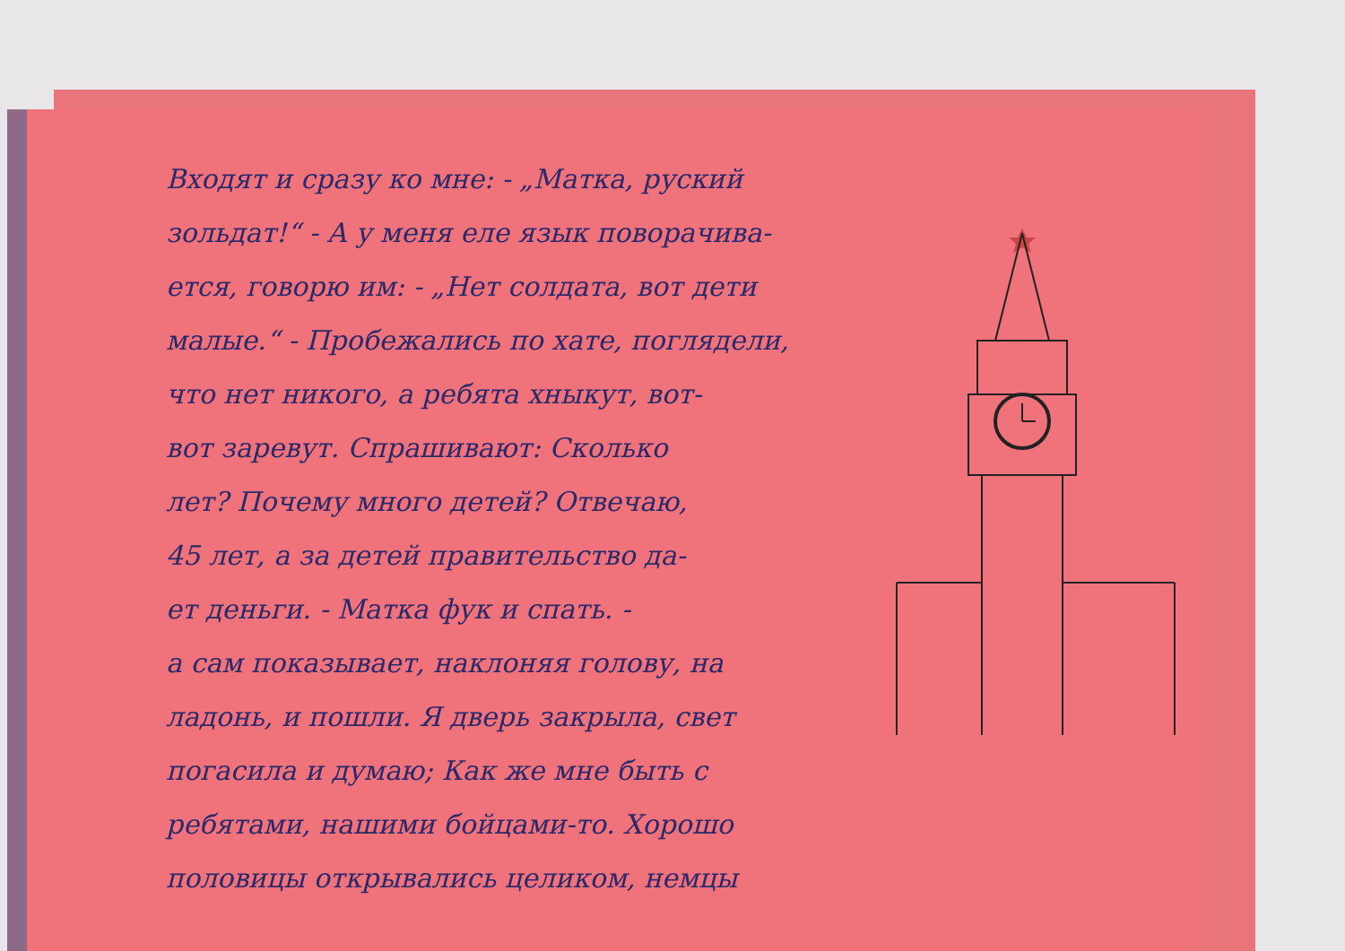Входят и сразу ко мне: - „Матка, руский
зольдат!“ - А у меня еле язык поворачива-
ется, говорю им: - „Нет солдата, вот дети
малые.“ - Пробежались по хате, поглядели,
что нет никого, а ребята хныкут, вот-
вот заревут. Спрашивают: Сколько
лет? Почему много детей? Отвечаю,
45 лет, а за детей правительство да-
ет деньги. - Матка фук и спать. -
а сам показывает, наклоняя голову, на
ладонь, и пошли. Я дверь закрыла, свет
погасила и думаю; Как же мне быть с
ребятами, нашими бойцами-то. Хорошо
половицы открывались целиком, немцы